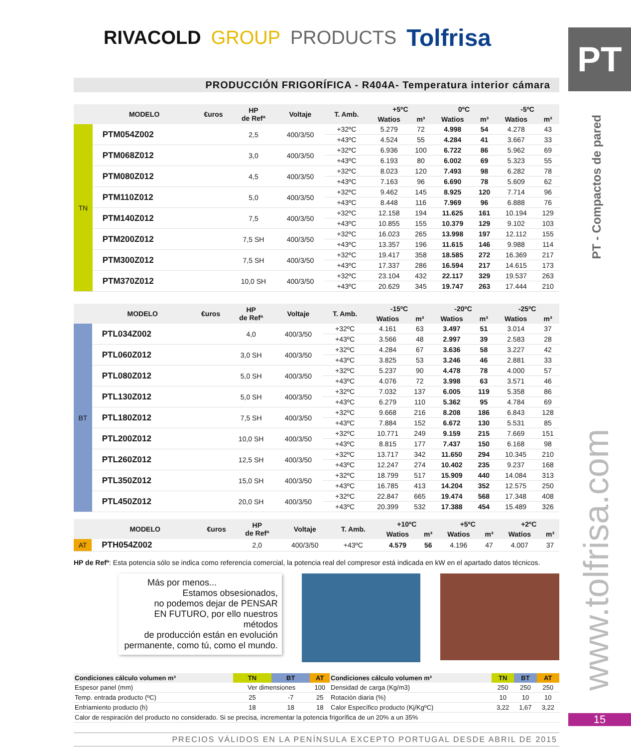RIVACOLD GROUP PRODUCTS Tolfrisa
PRODUCCIÓN FRIGORÍFICA - R404A- Temperatura interior cámara
| | MODELO | €uros | HP de Refª | Voltaje | T. Amb. | +5ºC | | 0ºC | | -5ºC | |
| --- | --- | --- | --- | --- | --- | --- | --- | --- | --- | --- | --- |
| | | | | | | Watios | m³ | Watios | m³ | Watios | m³ |
| TN | PTM054Z002 | | 2,5 | 400/3/50 | +32ºC | 5.279 | 72 | 4.998 | 54 | 4.278 | 43 |
| | | | | | +43ºC | 4.524 | 55 | 4.284 | 41 | 3.667 | 33 |
| | PTM068Z012 | | 3,0 | 400/3/50 | +32ºC | 6.936 | 100 | 6.722 | 86 | 5.962 | 69 |
| | | | | | +43ºC | 6.193 | 80 | 6.002 | 69 | 5.323 | 55 |
| | PTM080Z012 | | 4,5 | 400/3/50 | +32ºC | 8.023 | 120 | 7.493 | 98 | 6.282 | 78 |
| | | | | | +43ºC | 7.163 | 96 | 6.690 | 78 | 5.609 | 62 |
| | PTM110Z012 | | 5,0 | 400/3/50 | +32ºC | 9.462 | 145 | 8.925 | 120 | 7.714 | 96 |
| | | | | | +43ºC | 8.448 | 116 | 7.969 | 96 | 6.888 | 76 |
| | PTM140Z012 | | 7,5 | 400/3/50 | +32ºC | 12.158 | 194 | 11.625 | 161 | 10.194 | 129 |
| | | | | | +43ºC | 10.855 | 155 | 10.379 | 129 | 9.102 | 103 |
| | PTM200Z012 | | 7,5 SH | 400/3/50 | +32ºC | 16.023 | 265 | 13.998 | 197 | 12.112 | 155 |
| | | | | | +43ºC | 13.357 | 196 | 11.615 | 146 | 9.988 | 114 |
| | PTM300Z012 | | 7,5 SH | 400/3/50 | +32ºC | 19.417 | 358 | 18.585 | 272 | 16.369 | 217 |
| | | | | | +43ºC | 17.337 | 286 | 16.594 | 217 | 14.615 | 173 |
| | PTM370Z012 | | 10,0 SH | 400/3/50 | +32ºC | 23.104 | 432 | 22.117 | 329 | 19.537 | 263 |
| | | | | | +43ºC | 20.629 | 345 | 19.747 | 263 | 17.444 | 210 |
| | MODELO | €uros | HP de Refª | Voltaje | T. Amb. | -15ºC | | -20ºC | | -25ºC | |
| --- | --- | --- | --- | --- | --- | --- | --- | --- | --- | --- | --- |
| | | | | | | Watios | m³ | Watios | m³ | Watios | m³ |
| BT | PTL034Z002 | | 4,0 | 400/3/50 | +32ºC | 4.161 | 63 | 3.497 | 51 | 3.014 | 37 |
| | | | | | +43ºC | 3.566 | 48 | 2.997 | 39 | 2.583 | 28 |
| | PTL060Z012 | | 3,0 SH | 400/3/50 | +32ºC | 4.284 | 67 | 3.636 | 58 | 3.227 | 42 |
| | | | | | +43ºC | 3.825 | 53 | 3.246 | 46 | 2.881 | 33 |
| | PTL080Z012 | | 5,0 SH | 400/3/50 | +32ºC | 5.237 | 90 | 4.478 | 78 | 4.000 | 57 |
| | | | | | +43ºC | 4.076 | 72 | 3.998 | 63 | 3.571 | 46 |
| | PTL130Z012 | | 5,0 SH | 400/3/50 | +32ºC | 7.032 | 137 | 6.005 | 119 | 5.358 | 86 |
| | | | | | +43ºC | 6.279 | 110 | 5.362 | 95 | 4.784 | 69 |
| | PTL180Z012 | | 7,5 SH | 400/3/50 | +32ºC | 9.668 | 216 | 8.208 | 186 | 6.843 | 128 |
| | | | | | +43ºC | 7.884 | 152 | 6.672 | 130 | 5.531 | 85 |
| | PTL200Z012 | | 10,0 SH | 400/3/50 | +32ºC | 10.771 | 249 | 9.159 | 215 | 7.669 | 151 |
| | | | | | +43ºC | 8.815 | 177 | 7.437 | 150 | 6.168 | 98 |
| | PTL260Z012 | | 12,5 SH | 400/3/50 | +32ºC | 13.717 | 342 | 11.650 | 294 | 10.345 | 210 |
| | | | | | +43ºC | 12.247 | 274 | 10.402 | 235 | 9.237 | 168 |
| | PTL350Z012 | | 15,0 SH | 400/3/50 | +32ºC | 18.799 | 517 | 15.909 | 440 | 14.084 | 313 |
| | | | | | +43ºC | 16.785 | 413 | 14.204 | 352 | 12.575 | 250 |
| | PTL450Z012 | | 20,0 SH | 400/3/50 | +32ºC | 22.847 | 665 | 19.474 | 568 | 17.348 | 408 |
| | | | | | +43ºC | 20.399 | 532 | 17.388 | 454 | 15.489 | 326 |
| | MODELO | €uros | HP de Refª | Voltaje | T. Amb. | +10ºC | | +5ºC | | +2ºC | |
| --- | --- | --- | --- | --- | --- | --- | --- | --- | --- | --- | --- |
| | | | | | | Watios | m³ | Watios | m³ | Watios | m³ |
| AT | PTH054Z002 | | 2,0 | 400/3/50 | +43ºC | 4.579 | 56 | 4.196 | 47 | 4.007 | 37 |
HP de Refª: Esta potencia sólo se indica como referencia comercial, la potencia real del compresor está indicada en kW en el apartado datos técnicos.
Más por menos...
Estamos obsesionados,
no podemos dejar de PENSAR
EN FUTURO, por ello nuestros métodos
de producción están en evolución
permanente, como tú, como el mundo.
| Condiciones cálculo volumen m³ | TN | BT | AT | Condiciones cálculo volumen m³ | TN | BT | AT |
| --- | --- | --- | --- | --- | --- | --- | --- |
| Espesor panel (mm) | Ver dimensiones | | 100 | Densidad de carga (Kg/m3) | 250 | 250 | 250 |
| Temp. entrada producto (ºC) | 25 | -7 | 25 | Rotación diaria (%) | 10 | 10 | 10 |
| Enfriamiento producto (h) | 18 | 18 | 18 | Calor Específico producto (Kj/KgºC) | 3,22 | 1,67 | 3,22 |
| Calor de respiración del producto no considerado. Si se precisa, incrementar la potencia frigorífica de un 20% a un 35% | | | | | | | |
PRECIOS VÁLIDOS EN LA PENÍNSULA EXCEPTO PORTUGAL DESDE ABRIL DE 2015
PT
PT - Compactos de pared
www.tolfrisa.com
15